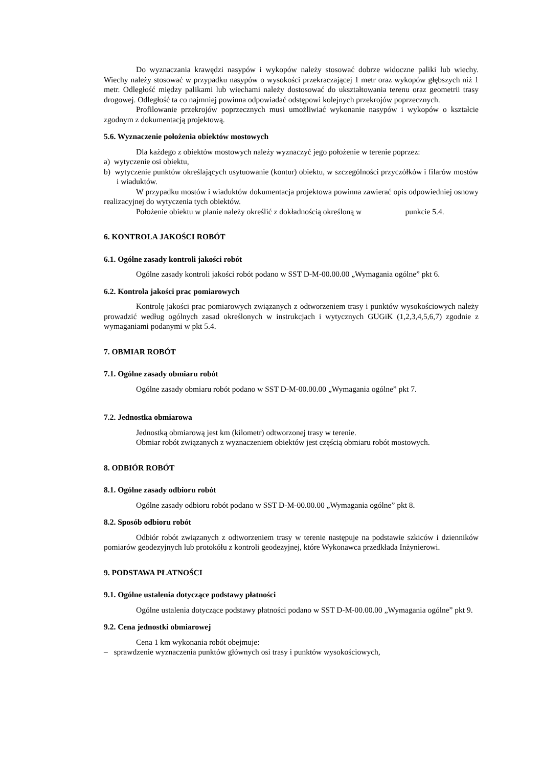Do wyznaczania krawędzi nasypów i wykopów należy stosować dobrze widoczne paliki lub wiechy. Wiechy należy stosować w przypadku nasypów o wysokości przekraczającej 1 metr oraz wykopów głębszych niż 1 metr. Odległość między palikami lub wiechami należy dostosować do ukształtowania terenu oraz geometrii trasy drogowej. Odległość ta co najmniej powinna odpowiadać odstępowi kolejnych przekrojów poprzecznych.
Profilowanie przekrojów poprzecznych musi umożliwiać wykonanie nasypów i wykopów o kształcie zgodnym z dokumentacją projektową.
5.6. Wyznaczenie położenia obiektów mostowych
Dla każdego z obiektów mostowych należy wyznaczyć jego położenie w terenie poprzez:
a) wytyczenie osi obiektu,
b) wytyczenie punktów określających usytuowanie (kontur) obiektu, w szczególności przyczółków i filarów mostów i wiaduktów.
W przypadku mostów i wiaduktów dokumentacja projektowa powinna zawierać opis odpowiedniej osnowy realizacyjnej do wytyczenia tych obiektów.
Położenie obiektu w planie należy określić z dokładnością określoną w punkcie 5.4.
6. KONTROLA JAKOŚCI ROBÓT
6.1. Ogólne zasady kontroli jakości robót
Ogólne zasady kontroli jakości robót podano w SST D-M-00.00.00 „Wymagania ogólne” pkt 6.
6.2. Kontrola jakości prac pomiarowych
Kontrolę jakości prac pomiarowych związanych z odtworzeniem trasy i punktów wysokościowych należy prowadzić według ogólnych zasad określonych w instrukcjach i wytycznych GUGiK (1,2,3,4,5,6,7) zgodnie z wymaganiami podanymi w pkt 5.4.
7. OBMIAR ROBÓT
7.1. Ogólne zasady obmiaru robót
Ogólne zasady obmiaru robót podano w SST D-M-00.00.00 „Wymagania ogólne” pkt 7.
7.2. Jednostka obmiarowa
Jednostką obmiarową jest km (kilometr) odtworzonej trasy w terenie.
Obmiar robót związanych z wyznaczeniem obiektów jest częścią obmiaru robót mostowych.
8. ODBIÓR ROBÓT
8.1. Ogólne zasady odbioru robót
Ogólne zasady odbioru robót podano w SST D-M-00.00.00 „Wymagania ogólne” pkt 8.
8.2. Sposób odbioru robót
Odbiór robót związanych z odtworzeniem trasy w terenie następuje na podstawie szkiców i dzienników pomiarów geodezyjnych lub protokółu z kontroli geodezyjnej, które Wykonawca przedkłada Inżynierowi.
9. PODSTAWA PŁATNOŚCI
9.1. Ogólne ustalenia dotyczące podstawy płatności
Ogólne ustalenia dotyczące podstawy płatności podano w SST D-M-00.00.00 „Wymagania ogólne” pkt 9.
9.2. Cena jednostki obmiarowej
Cena 1 km wykonania robót obejmuje:
– sprawdzenie wyznaczenia punktów głównych osi trasy i punktów wysokościowych,